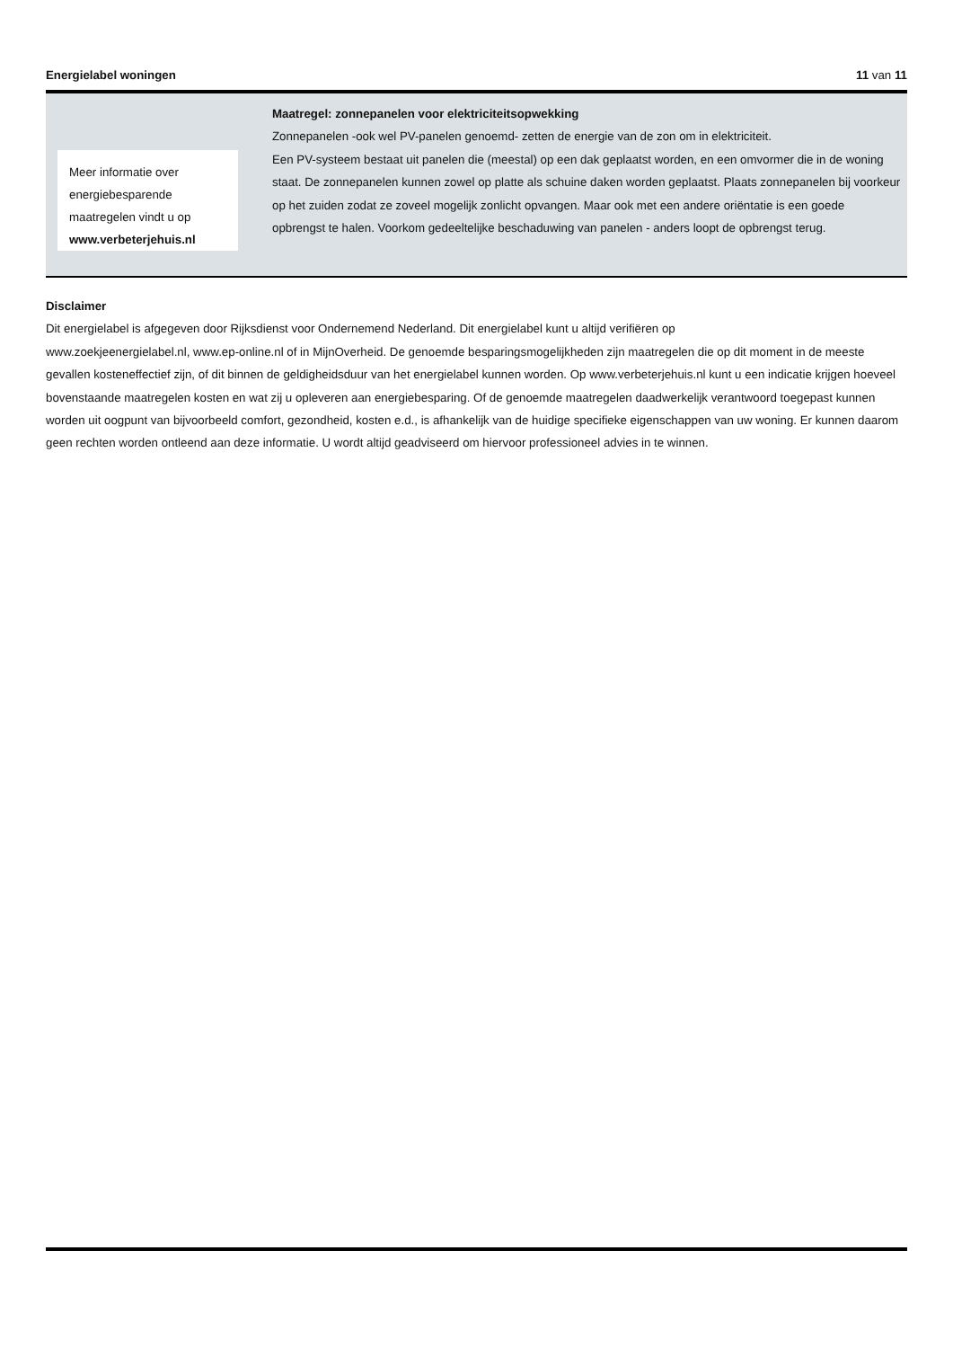Energielabel woningen 11 van 11
Meer informatie over energiebesparende maatregelen vindt u op www.verbeterjehuis.nl
Maatregel: zonnepanelen voor elektriciteitsopwekking
Zonnepanelen -ook wel PV-panelen genoemd- zetten de energie van de zon om in elektriciteit.
Een PV-systeem bestaat uit panelen die (meestal) op een dak geplaatst worden, en een omvormer die in de woning staat. De zonnepanelen kunnen zowel op platte als schuine daken worden geplaatst. Plaats zonnepanelen bij voorkeur op het zuiden zodat ze zoveel mogelijk zonlicht opvangen. Maar ook met een andere oriëntatie is een goede opbrengst te halen. Voorkom gedeeltelijke beschaduwing van panelen - anders loopt de opbrengst terug.
Disclaimer
Dit energielabel is afgegeven door Rijksdienst voor Ondernemend Nederland. Dit energielabel kunt u altijd verifiëren op
www.zoekjeenergielabel.nl, www.ep-online.nl of in MijnOverheid. De genoemde besparingsmogelijkheden zijn maatregelen die op dit moment in de meeste gevallen kosteneffectief zijn, of dit binnen de geldigheidsduur van het energielabel kunnen worden. Op www.verbeterjehuis.nl kunt u een indicatie krijgen hoeveel bovenstaande maatregelen kosten en wat zij u opleveren aan energiebesparing. Of de genoemde maatregelen daadwerkelijk verantwoord toegepast kunnen worden uit oogpunt van bijvoorbeeld comfort, gezondheid, kosten e.d., is afhankelijk van de huidige specifieke eigenschappen van uw woning. Er kunnen daarom geen rechten worden ontleend aan deze informatie. U wordt altijd geadviseerd om hiervoor professioneel advies in te winnen.